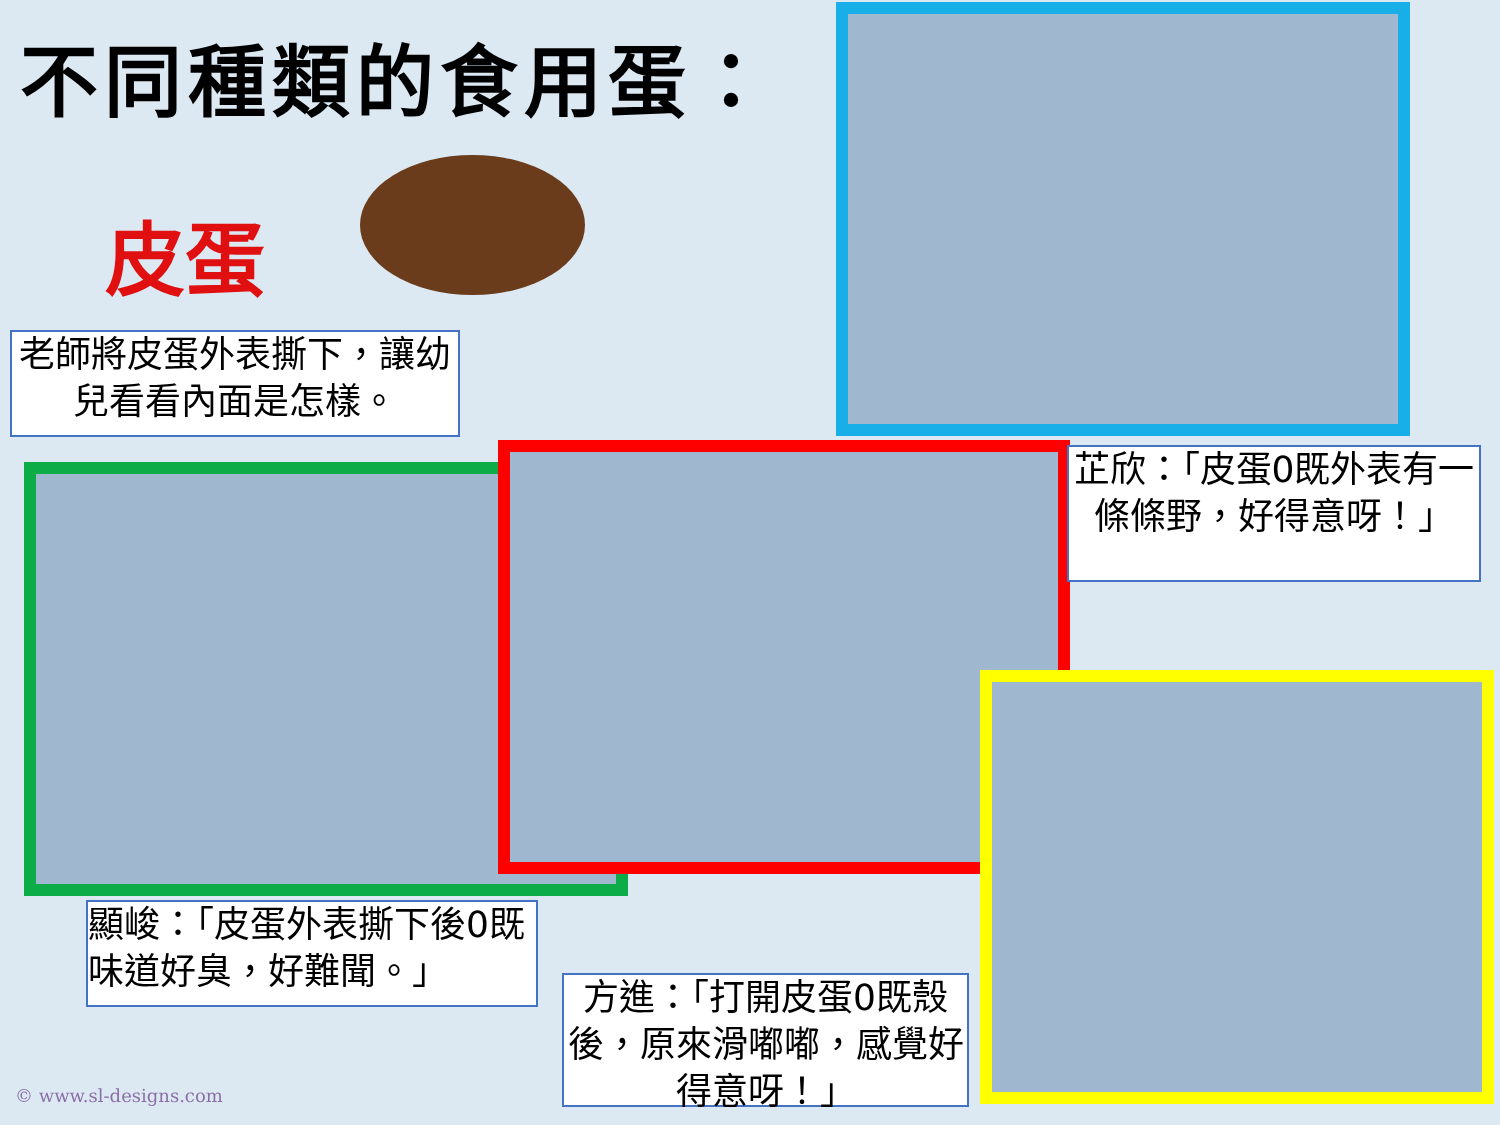不同種類的食用蛋：
皮蛋
老師將皮蛋外表撕下，讓幼兒看看內面是怎樣。
芷欣：「皮蛋0既外表有一條條野，好得意呀！」
顯峻：「皮蛋外表撕下後0既味道好臭，好難聞。」
方進：「打開皮蛋0既殼後，原來滑嘟嘟，感覺好得意呀！」
© www.sl-designs.com